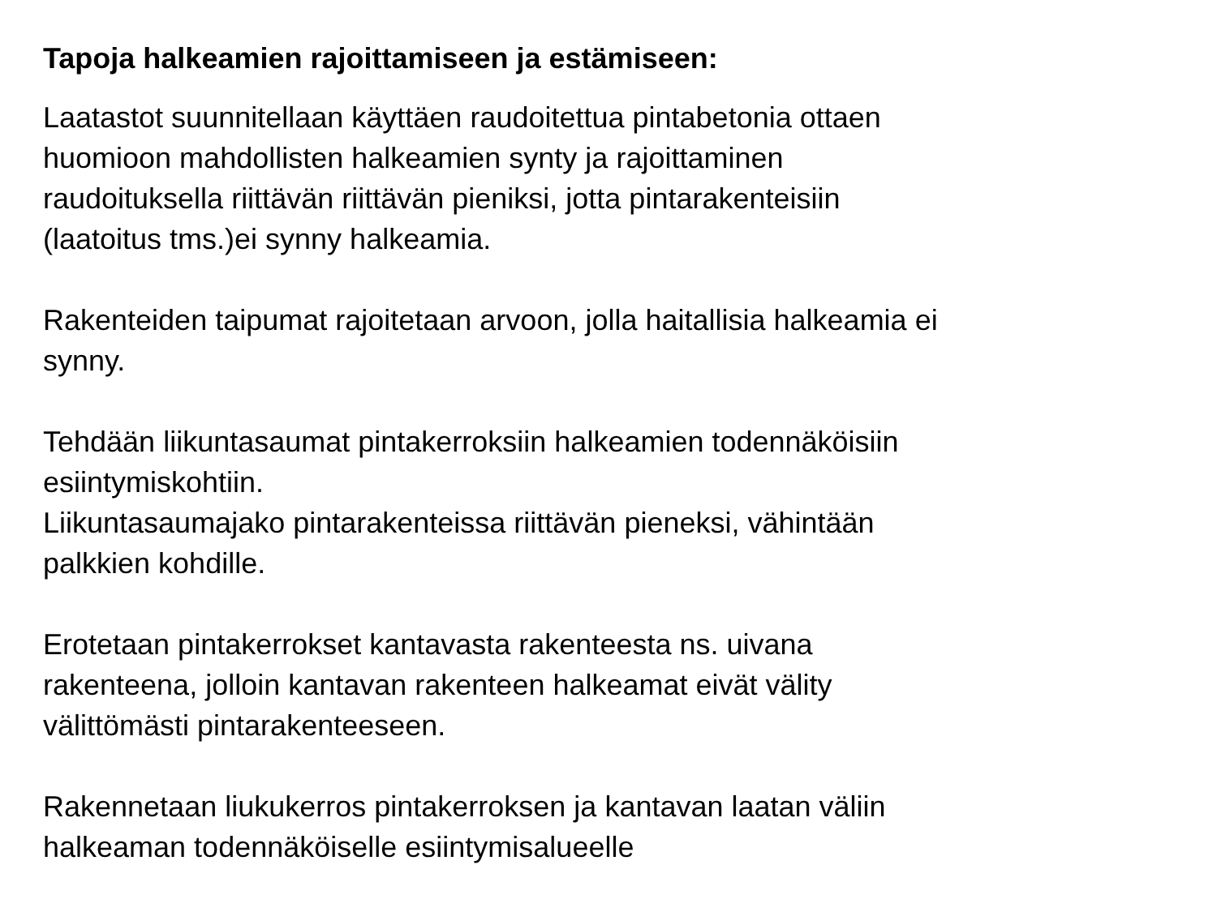Tapoja halkeamien rajoittamiseen ja estämiseen:
Laatastot suunnitellaan käyttäen raudoitettua pintabetonia ottaen
huomioon mahdollisten halkeamien synty ja rajoittaminen
raudoituksella riittävän riittävän pieniksi, jotta pintarakenteisiin
(laatoitus tms.)ei synny halkeamia.
Rakenteiden taipumat rajoitetaan arvoon, jolla haitallisia halkeamia ei
synny.
Tehdään liikuntasaumat pintakerroksiin halkeamien todennäköisiin
esiintymiskohtiin.
Liikuntasaumajako pintarakenteissa riittävän pieneksi, vähintään
palkkien kohdille.
Erotetaan pintakerrokset kantavasta rakenteesta ns. uivana
rakenteena, jolloin kantavan rakenteen halkeamat eivät välity
välittömästi pintarakenteeseen.
Rakennetaan liukukerros pintakerroksen ja kantavan laatan väliin
halkeaman todennäköiselle esiintymisalueelle